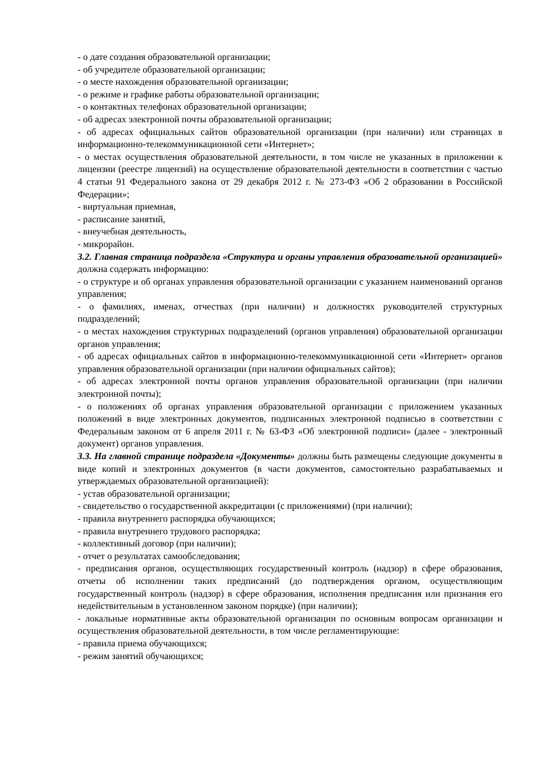- о дате создания образовательной организации;
- об учредителе образовательной организации;
- о месте нахождения образовательной организации;
- о режиме и графике работы образовательной организации;
- о контактных телефонах образовательной организации;
- об адресах электронной почты образовательной организации;
- об адресах официальных сайтов образовательной организации (при наличии) или страницах в информационно-телекоммуникационной сети «Интернет»;
- о местах осуществления образовательной деятельности, в том числе не указанных в приложении к лицензии (реестре лицензий) на осуществление образовательной деятельности в соответствии с частью 4 статьи 91 Федерального закона от 29 декабря 2012 г. № 273-ФЗ «Об 2 образовании в Российской Федерации»;
- виртуальная приемная,
- расписание занятий,
- внеучебная деятельность,
- микрорайон.
3.2. Главная страница подраздела «Структура и органы управления образовательной организацией» должна содержать информацию:
- о структуре и об органах управления образовательной организации с указанием наименований органов управления;
- о фамилиях, именах, отчествах (при наличии) и должностях руководителей структурных подразделений;
- о местах нахождения структурных подразделений (органов управления) образовательной организации органов управления;
- об адресах официальных сайтов в информационно-телекоммуникационной сети «Интернет» органов управления образовательной организации (при наличии официальных сайтов);
- об адресах электронной почты органов управления образовательной организации (при наличии электронной почты);
- о положениях об органах управления образовательной организации с приложением указанных положений в виде электронных документов, подписанных электронной подписью в соответствии с Федеральным законом от 6 апреля 2011 г. № 63-ФЗ «Об электронной подписи» (далее - электронный документ) органов управления.
3.3. На главной странице подраздела «Документы» должны быть размещены следующие документы в виде копий и электронных документов (в части документов, самостоятельно разрабатываемых и утверждаемых образовательной организацией):
- устав образовательной организации;
- свидетельство о государственной аккредитации (с приложениями) (при наличии);
- правила внутреннего распорядка обучающихся;
- правила внутреннего трудового распорядка;
- коллективный договор (при наличии);
- отчет о результатах самообследования;
- предписания органов, осуществляющих государственный контроль (надзор) в сфере образования, отчеты об исполнении таких предписаний (до подтверждения органом, осуществляющим государственный контроль (надзор) в сфере образования, исполнения предписания или признания его недействительным в установленном законом порядке) (при наличии);
- локальные нормативные акты образовательной организации по основным вопросам организации и осуществления образовательной деятельности, в том числе регламентирующие:
- правила приема обучающихся;
- режим занятий обучающихся;